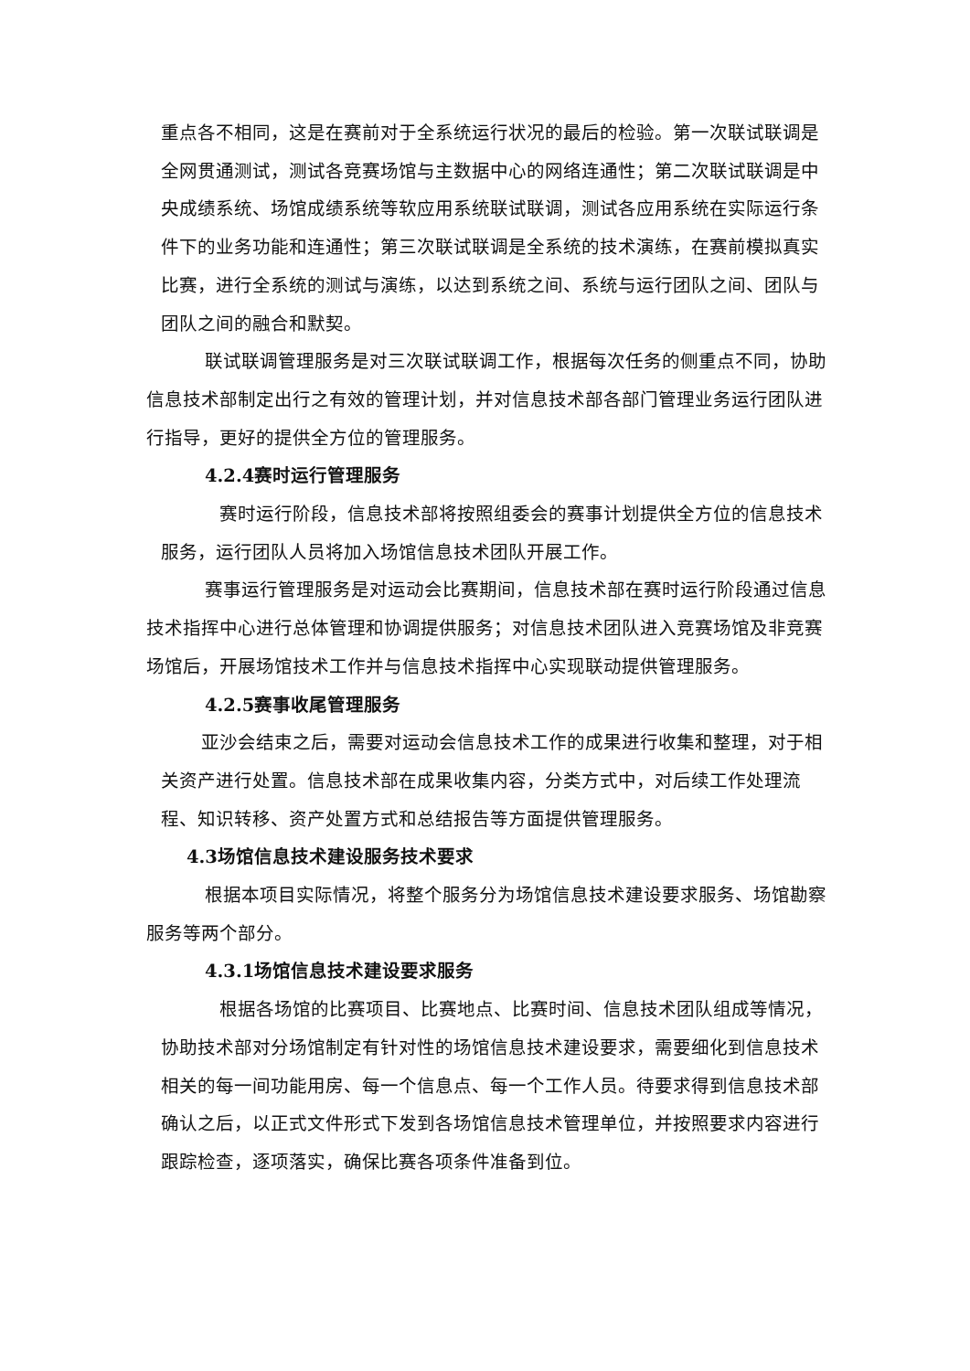重点各不相同，这是在赛前对于全系统运行状况的最后的检验。第一次联试联调是全网贯通测试，测试各竞赛场馆与主数据中心的网络连通性；第二次联试联调是中央成绩系统、场馆成绩系统等软应用系统联试联调，测试各应用系统在实际运行条件下的业务功能和连通性；第三次联试联调是全系统的技术演练，在赛前模拟真实比赛，进行全系统的测试与演练，以达到系统之间、系统与运行团队之间、团队与团队之间的融合和默契。
联试联调管理服务是对三次联试联调工作，根据每次任务的侧重点不同，协助信息技术部制定出行之有效的管理计划，并对信息技术部各部门管理业务运行团队进行指导，更好的提供全方位的管理服务。
4.2.4赛时运行管理服务
赛时运行阶段，信息技术部将按照组委会的赛事计划提供全方位的信息技术服务，运行团队人员将加入场馆信息技术团队开展工作。
赛事运行管理服务是对运动会比赛期间，信息技术部在赛时运行阶段通过信息技术指挥中心进行总体管理和协调提供服务；对信息技术团队进入竞赛场馆及非竞赛场馆后，开展场馆技术工作并与信息技术指挥中心实现联动提供管理服务。
4.2.5赛事收尾管理服务
亚沙会结束之后，需要对运动会信息技术工作的成果进行收集和整理，对于相关资产进行处置。信息技术部在成果收集内容，分类方式中，对后续工作处理流程、知识转移、资产处置方式和总结报告等方面提供管理服务。
4.3场馆信息技术建设服务技术要求
根据本项目实际情况，将整个服务分为场馆信息技术建设要求服务、场馆勘察服务等两个部分。
4.3.1场馆信息技术建设要求服务
根据各场馆的比赛项目、比赛地点、比赛时间、信息技术团队组成等情况，协助技术部对分场馆制定有针对性的场馆信息技术建设要求，需要细化到信息技术相关的每一间功能用房、每一个信息点、每一个工作人员。待要求得到信息技术部确认之后，以正式文件形式下发到各场馆信息技术管理单位，并按照要求内容进行跟踪检查，逐项落实，确保比赛各项条件准备到位。